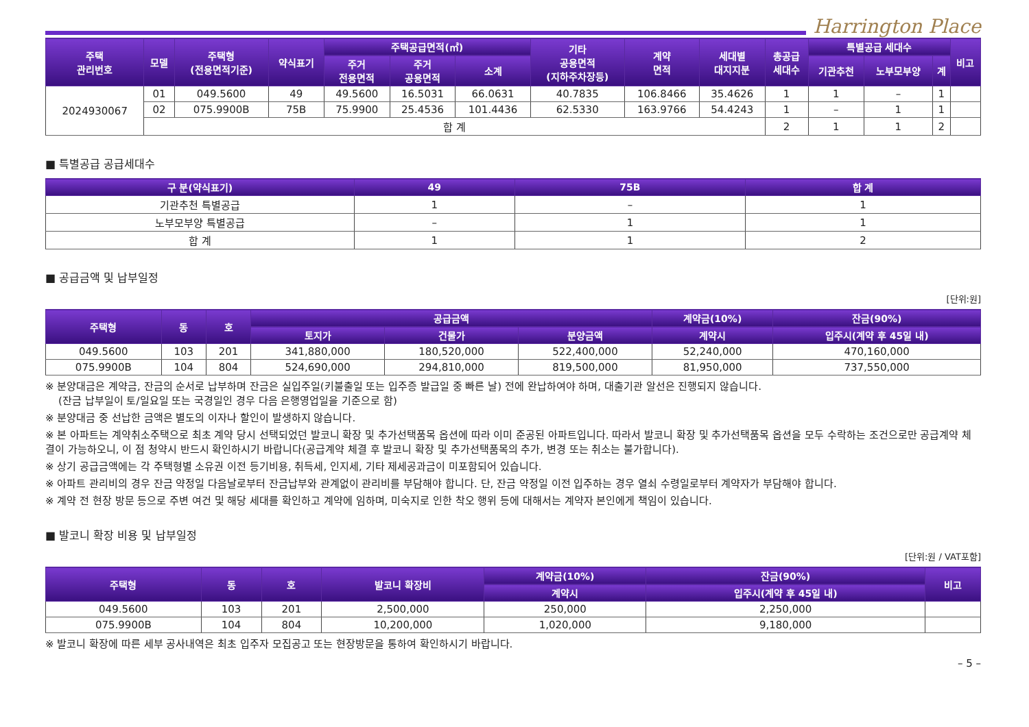Harrington Place
| 주택 관리번호 | 모델 | 주택형 (전용면적기준) | 약식표기 | 주택공급면적(㎡) | | | 기타 공용면적 (지하주차장등) | 계약 면적 | 세대별 대지지분 | 총공급 세대수 | 특별공급 세대수 | | | 비고 |
| --- | --- | --- | --- | --- | --- | --- | --- | --- | --- | --- | --- | --- | --- | --- |
| | | | | 주거 전용면적 | 주거 공용면적 | 소계 | | | | | 기관추천 | 노부모부양 | 계 | |
| 2024930067 | 01 | 049.5600 | 49 | 49.5600 | 16.5031 | 66.0631 | 40.7835 | 106.8466 | 35.4626 | 1 | 1 | – | 1 | |
| | 02 | 075.9900B | 75B | 75.9900 | 25.4536 | 101.4436 | 62.5330 | 163.9766 | 54.4243 | 1 | – | 1 | 1 | |
| | 합 계 | | | | | | | | | 2 | 1 | 1 | 2 | |
■ 특별공급 공급세대수
| 구 분(약식표기) | 49 | 75B | 합 계 |
| --- | --- | --- | --- |
| 기관추천 특별공급 | 1 | – | 1 |
| 노부모부양 특별공급 | – | 1 | 1 |
| 합 계 | 1 | 1 | 2 |
■ 공급금액 및 납부일정
[단위:원]
| 주택형 | 동 | 호 | 공급금액 | | | 계약금(10%) | 잔금(90%) |
| --- | --- | --- | --- | --- | --- | --- | --- |
| | | | 토지가 | 건물가 | 분양금액 | 계약시 | 입주시(계약 후 45일 내) |
| 049.5600 | 103 | 201 | 341,880,000 | 180,520,000 | 522,400,000 | 52,240,000 | 470,160,000 |
| 075.9900B | 104 | 804 | 524,690,000 | 294,810,000 | 819,500,000 | 81,950,000 | 737,550,000 |
※ 분양대금은 계약금, 잔금의 순서로 납부하며 잔금은 실입주일(키불출일 또는 입주증 발급일 중 빠른 날) 전에 완납하여야 하며, 대출기관 알선은 진행되지 않습니다.
(잔금 납부일이 토/일요일 또는 국경일인 경우 다음 은행영업일을 기준으로 함)
※ 분양대금 중 선납한 금액은 별도의 이자나 할인이 발생하지 않습니다.
※ 본 아파트는 계약취소주택으로 최초 계약 당시 선택되었던 발코니 확장 및 추가선택품목 옵션에 따라 이미 준공된 아파트입니다. 따라서 발코니 확장 및 추가선택품목 옵션을 모두 수락하는 조건으로만 공급계약 체결이 가능하오니, 이 점 청약시 반드시 확인하시기 바랍니다(공급계약 체결 후 발코니 확장 및 추가선택품목의 추가, 변경 또는 취소는 불가합니다).
※ 상기 공급금액에는 각 주택형별 소유권 이전 등기비용, 취득세, 인지세, 기타 제세공과금이 미포함되어 있습니다.
※ 아파트 관리비의 경우 잔금 약정일 다음날로부터 잔금납부와 관계없이 관리비를 부담해야 합니다. 단, 잔금 약정일 이전 입주하는 경우 열쇠 수령일로부터 계약자가 부담해야 합니다.
※ 계약 전 현장 방문 등으로 주변 여건 및 해당 세대를 확인하고 계약에 임하며, 미숙지로 인한 착오 행위 등에 대해서는 계약자 본인에게 책임이 있습니다.
■ 발코니 확장 비용 및 납부일정
[단위:원 / VAT포함]
| 주택형 | 동 | 호 | 발코니 확장비 | 계약금(10%) | 잔금(90%) | 비고 |
| --- | --- | --- | --- | --- | --- | --- |
| | | | | 계약시 | 입주시(계약 후 45일 내) | |
| 049.5600 | 103 | 201 | 2,500,000 | 250,000 | 2,250,000 | |
| 075.9900B | 104 | 804 | 10,200,000 | 1,020,000 | 9,180,000 | |
※ 발코니 확장에 따른 세부 공사내역은 최초 입주자 모집공고 또는 현장방문을 통하여 확인하시기 바랍니다.
– 5 –